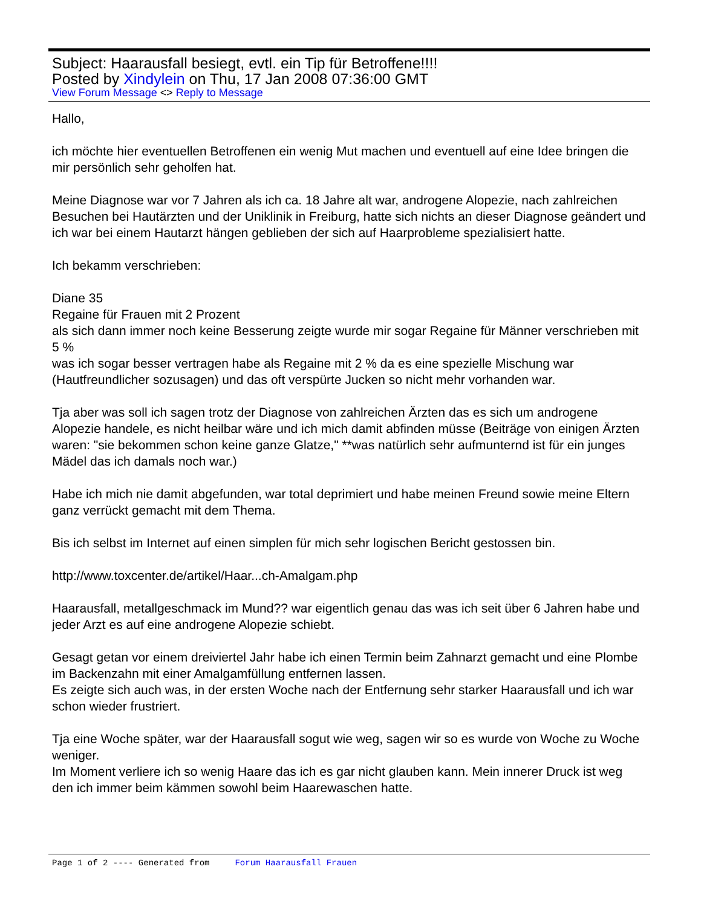Subject: Haarausfall besiegt, evtl. ein Tip für Betroffene!!!!
Posted by Xindylein on Thu, 17 Jan 2008 07:36:00 GMT
View Forum Message <> Reply to Message
Hallo,
ich möchte hier eventuellen Betroffenen ein wenig Mut machen und eventuell auf eine Idee bringen die mir persönlich sehr geholfen hat.
Meine Diagnose war vor 7 Jahren als ich ca. 18 Jahre alt war, androgene Alopezie, nach zahlreichen Besuchen bei Hautärzten und der Uniklinik in Freiburg, hatte sich nichts an dieser Diagnose geändert und ich war bei einem Hautarzt hängen geblieben der sich auf Haarprobleme spezialisiert hatte.
Ich bekamm verschrieben:
Diane 35
Regaine für Frauen mit 2 Prozent
als sich dann immer noch keine Besserung zeigte wurde mir sogar Regaine für Männer verschrieben mit 5 %
was ich sogar besser vertragen habe als Regaine mit 2 % da es eine spezielle Mischung war (Hautfreundlicher sozusagen) und das oft verspürte Jucken so nicht mehr vorhanden war.
Tja aber was soll ich sagen trotz der Diagnose von zahlreichen Ärzten das es sich um androgene Alopezie handele, es nicht heilbar wäre und ich mich damit abfinden müsse (Beiträge von einigen Ärzten waren: "sie bekommen schon keine ganze Glatze," **was natürlich sehr aufmunternd ist für ein junges Mädel das ich damals noch war.)
Habe ich mich nie damit abgefunden, war total deprimiert und habe meinen Freund sowie meine Eltern ganz verrückt gemacht mit dem Thema.
Bis ich selbst im Internet auf einen simplen für mich sehr logischen Bericht gestossen bin.
http://www.toxcenter.de/artikel/Haar...ch-Amalgam.php
Haarausfall, metallgeschmack im Mund?? war eigentlich genau das was ich seit über 6 Jahren habe und jeder Arzt es auf eine androgene Alopezie schiebt.
Gesagt getan vor einem dreiviertel Jahr habe ich einen Termin beim Zahnarzt gemacht und eine Plombe im Backenzahn mit einer Amalgamfüllung entfernen lassen.
Es zeigte sich auch was, in der ersten Woche nach der Entfernung sehr starker Haarausfall und ich war schon wieder frustriert.
Tja eine Woche später, war der Haarausfall sogut wie weg, sagen wir so es wurde von Woche zu Woche weniger.
Im Moment verliere ich so wenig Haare das ich es gar nicht glauben kann. Mein innerer Druck ist weg den ich immer beim kämmen sowohl beim Haarewaschen hatte.
Page 1 of 2 ---- Generated from Forum Haarausfall Frauen